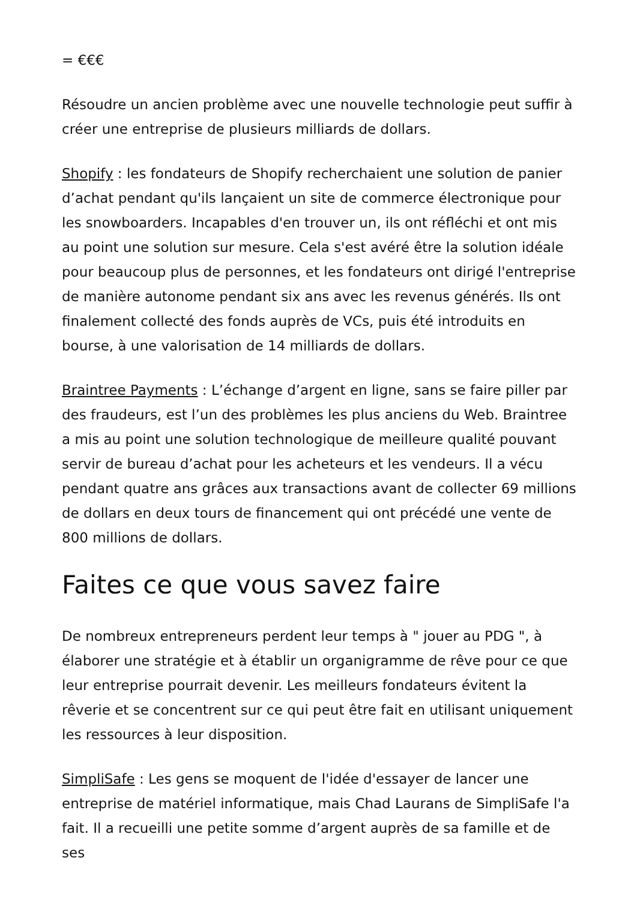= €€€
Résoudre un ancien problème avec une nouvelle technologie peut suffir à créer une entreprise de plusieurs milliards de dollars.
Shopify : les fondateurs de Shopify recherchaient une solution de panier d’achat pendant qu'ils lançaient un site de commerce électronique pour les snowboarders. Incapables d'en trouver un, ils ont réfléchi et ont mis au point une solution sur mesure. Cela s'est avéré être la solution idéale pour beaucoup plus de personnes, et les fondateurs ont dirigé l'entreprise de manière autonome pendant six ans avec les revenus générés. Ils ont finalement collecté des fonds auprès de VCs, puis été introduits en bourse, à une valorisation de 14 milliards de dollars.
Braintree Payments : L’échange d’argent en ligne, sans se faire piller par des fraudeurs, est l’un des problèmes les plus anciens du Web. Braintree a mis au point une solution technologique de meilleure qualité pouvant servir de bureau d’achat pour les acheteurs et les vendeurs. Il a vécu pendant quatre ans grâces aux transactions avant de collecter 69 millions de dollars en deux tours de financement qui ont précédé une vente de 800 millions de dollars.
Faites ce que vous savez faire
De nombreux entrepreneurs perdent leur temps à " jouer au PDG ", à élaborer une stratégie et à établir un organigramme de rêve pour ce que leur entreprise pourrait devenir. Les meilleurs fondateurs évitent la rêverie et se concentrent sur ce qui peut être fait en utilisant uniquement les ressources à leur disposition.
SimpliSafe : Les gens se moquent de l'idée d'essayer de lancer une entreprise de matériel informatique, mais Chad Laurans de SimpliSafe l'a fait. Il a recueilli une petite somme d’argent auprès de sa famille et de ses